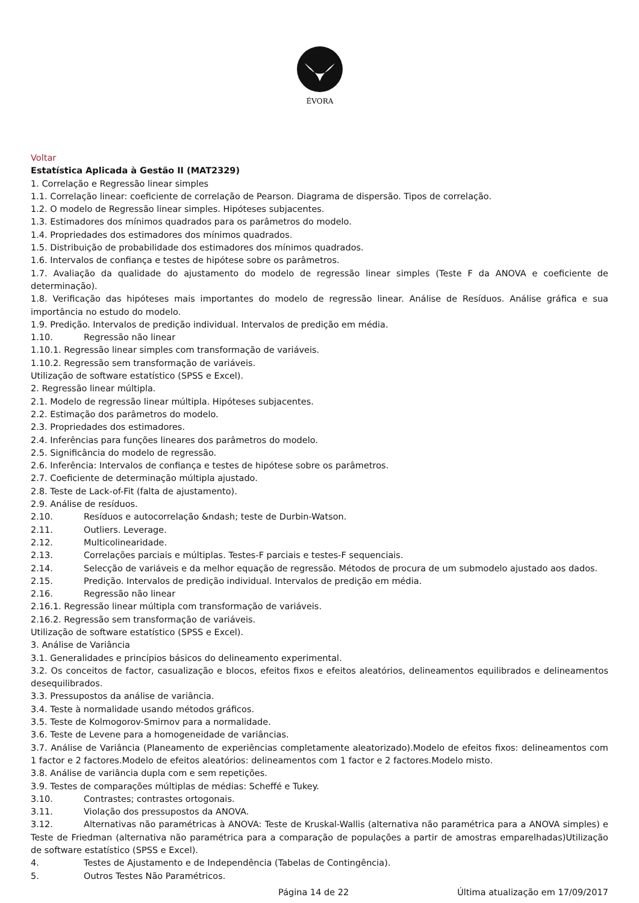ÉVORA
Voltar
Estatística Aplicada à Gestão II (MAT2329)
1. Correlação e Regressão linear simples
1.1. Correlação linear: coeficiente de correlação de Pearson. Diagrama de dispersão. Tipos de correlação.
1.2. O modelo de Regressão linear simples. Hipóteses subjacentes.
1.3. Estimadores dos mínimos quadrados para os parâmetros do modelo.
1.4. Propriedades dos estimadores dos mínimos quadrados.
1.5. Distribuição de probabilidade dos estimadores dos mínimos quadrados.
1.6. Intervalos de confiança e testes de hipótese sobre os parâmetros.
1.7. Avaliação da qualidade do ajustamento do modelo de regressão linear simples (Teste F da ANOVA e coeficiente de determinação).
1.8. Verificação das hipóteses mais importantes do modelo de regressão linear. Análise de Resíduos. Análise gráfica e sua importância no estudo do modelo.
1.9. Predição. Intervalos de predição individual. Intervalos de predição em média.
1.10. Regressão não linear
1.10.1. Regressão linear simples com transformação de variáveis.
1.10.2. Regressão sem transformação de variáveis.
Utilização de software estatístico (SPSS e Excel).
2. Regressão linear múltipla.
2.1. Modelo de regressão linear múltipla. Hipóteses subjacentes.
2.2. Estimação dos parâmetros do modelo.
2.3. Propriedades dos estimadores.
2.4. Inferências para funções lineares dos parâmetros do modelo.
2.5. Significância do modelo de regressão.
2.6. Inferência: Intervalos de confiança e testes de hipótese sobre os parâmetros.
2.7. Coeficiente de determinação múltipla ajustado.
2.8. Teste de Lack-of-Fit (falta de ajustamento).
2.9. Análise de resíduos.
2.10. Resíduos e autocorrelação &ndash; teste de Durbin-Watson.
2.11. Outliers. Leverage.
2.12. Multicolinearidade.
2.13. Correlações parciais e múltiplas. Testes-F parciais e testes-F sequenciais.
2.14. Selecção de variáveis e da melhor equação de regressão. Métodos de procura de um submodelo ajustado aos dados.
2.15. Predição. Intervalos de predição individual. Intervalos de predição em média.
2.16. Regressão não linear
2.16.1. Regressão linear múltipla com transformação de variáveis.
2.16.2. Regressão sem transformação de variáveis.
Utilização de software estatístico (SPSS e Excel).
3. Análise de Variância
3.1. Generalidades e princípios básicos do delineamento experimental.
3.2. Os conceitos de factor, casualização e blocos, efeitos fixos e efeitos aleatórios, delineamentos equilibrados e delineamentos desequilibrados.
3.3. Pressupostos da análise de variância.
3.4. Teste à normalidade usando métodos gráficos.
3.5. Teste de Kolmogorov-Smirnov para a normalidade.
3.6. Teste de Levene para a homogeneidade de variâncias.
3.7. Análise de Variância (Planeamento de experiências completamente aleatorizado).Modelo de efeitos fixos: delineamentos com 1 factor e 2 factores.Modelo de efeitos aleatórios: delineamentos com 1 factor e 2 factores.Modelo misto.
3.8. Análise de variância dupla com e sem repetições.
3.9. Testes de comparações múltiplas de médias: Scheffé e Tukey.
3.10. Contrastes; contrastes ortogonais.
3.11. Violação dos pressupostos da ANOVA.
3.12. Alternativas não paramétricas à ANOVA: Teste de Kruskal-Wallis (alternativa não paramétrica para a ANOVA simples) e Teste de Friedman (alternativa não paramétrica para a comparação de populações a partir de amostras emparelhadas)Utilização de software estatístico (SPSS e Excel).
4. Testes de Ajustamento e de Independência (Tabelas de Contingência).
5. Outros Testes Não Paramétricos.
Página 14 de 22 Última atualização em 17/09/2017